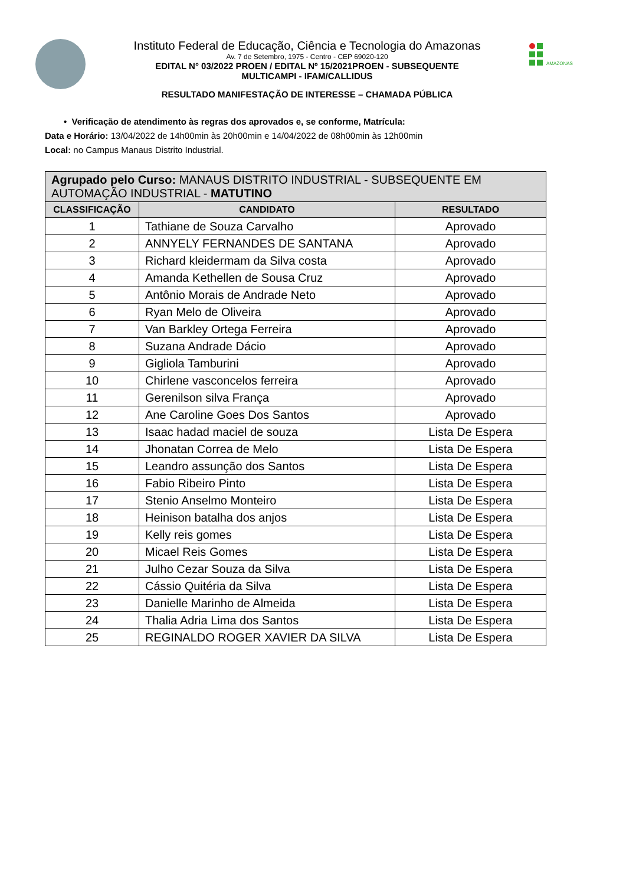Instituto Federal de Educação, Ciência e Tecnologia do Amazonas
Av. 7 de Setembro, 1975 - Centro - CEP 69020-120
EDITAL N° 03/2022 PROEN / EDITAL Nº 15/2021PROEN - SUBSEQUENTE
MULTICAMPI - IFAM/CALLIDUS
RESULTADO MANIFESTAÇÃO DE INTERESSE – CHAMADA PÚBLICA
AMAZONAS
• Verificação de atendimento às regras dos aprovados e, se conforme, Matrícula:
Data e Horário: 13/04/2022 de 14h00min às 20h00min e 14/04/2022 de 08h00min às 12h00min
Local: no Campus Manaus Distrito Industrial.
| Agrupado pelo Curso: MANAUS DISTRITO INDUSTRIAL - SUBSEQUENTE EM AUTOMAÇÃO INDUSTRIAL - MATUTINO | | |
| CLASSIFICAÇÃO | CANDIDATO | RESULTADO |
| 1 | Tathiane de Souza Carvalho | Aprovado |
| 2 | ANNYELY FERNANDES DE SANTANA | Aprovado |
| 3 | Richard kleidermam da Silva costa | Aprovado |
| 4 | Amanda Kethellen de Sousa Cruz | Aprovado |
| 5 | Antônio Morais de Andrade Neto | Aprovado |
| 6 | Ryan Melo de Oliveira | Aprovado |
| 7 | Van Barkley Ortega Ferreira | Aprovado |
| 8 | Suzana Andrade Dácio | Aprovado |
| 9 | Gigliola Tamburini | Aprovado |
| 10 | Chirlene vasconcelos ferreira | Aprovado |
| 11 | Gerenilson silva França | Aprovado |
| 12 | Ane Caroline Goes Dos Santos | Aprovado |
| 13 | Isaac hadad maciel de souza | Lista De Espera |
| 14 | Jhonatan Correa de Melo | Lista De Espera |
| 15 | Leandro assunção dos Santos | Lista De Espera |
| 16 | Fabio Ribeiro Pinto | Lista De Espera |
| 17 | Stenio Anselmo Monteiro | Lista De Espera |
| 18 | Heinison batalha dos anjos | Lista De Espera |
| 19 | Kelly reis gomes | Lista De Espera |
| 20 | Micael Reis Gomes | Lista De Espera |
| 21 | Julho Cezar Souza da Silva | Lista De Espera |
| 22 | Cássio Quitéria da Silva | Lista De Espera |
| 23 | Danielle Marinho de Almeida | Lista De Espera |
| 24 | Thalia Adria Lima dos Santos | Lista De Espera |
| 25 | REGINALDO ROGER XAVIER DA SILVA | Lista De Espera |